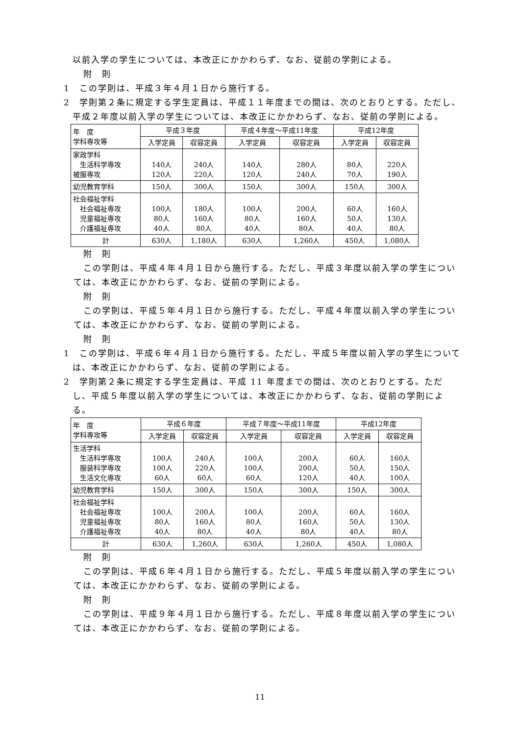以前入学の学生については、本改正にかかわらず、なお、従前の学則による。
附　則
1　この学則は、平成３年４月１日から施行する。
2　学則第２条に規定する学生定員は、平成１１年度までの間は、次のとおりとする。ただし、平成２年度以前入学の学生については、本改正にかかわらず、なお、従前の学則による。
| 年 度 学科専攻等 | 平成３年度 | | 平成４年度～平成11年度 | | 平成12年度 | |
| --- | --- | --- | --- | --- | --- | --- |
| | 入学定員 | 収容定員 | 入学定員 | 収容定員 | 入学定員 | 収容定員 |
| 家政学科 生活科学専攻 被服専攻 | 140人 120人 | 240人 220人 | 140人 120人 | 280人 240人 | 80人 70人 | 220人 190人 |
| 幼児教育学科 | 150人 | 300人 | 150人 | 300人 | 150人 | 300人 |
| 社会福祉学科 社会福祉専攻 児童福祉専攻 介護福祉専攻 | 100人 80人 40人 | 180人 160人 80人 | 100人 80人 40人 | 200人 160人 80人 | 60人 50人 40人 | 160人 130人 80人 |
| 計 | 630人 | 1,180人 | 630人 | 1,260人 | 450人 | 1,080人 |
附　則
この学則は、平成４年４月１日から施行する。ただし、平成３年度以前入学の学生については、本改正にかかわらず、なお、従前の学則による。
附　則
この学則は、平成５年４月１日から施行する。ただし、平成４年度以前入学の学生については、本改正にかかわらず、なお、従前の学則による。
附　則
1　この学則は、平成６年４月１日から施行する。ただし、平成５年度以前入学の学生については、本改正にかかわらず、なお、従前の学則による。
2　学則第２条に規定する学生定員は、平成 11 年度までの間は、次のとおりとする。ただし、平成５年度以前入学の学生については、本改正にかかわらず、なお、従前の学則による。
| 年 度 学科専攻等 | 平成６年度 | | 平成７年度～平成11年度 | | 平成12年度 | |
| --- | --- | --- | --- | --- | --- | --- |
| | 入学定員 | 収容定員 | 入学定員 | 収容定員 | 入学定員 | 収容定員 |
| 生活学科 生活科学専攻 服装科学専攻 生活文化専攻 | 100人 100人 60人 | 240人 220人 60人 | 100人 100人 60人 | 200人 200人 120人 | 60人 50人 40人 | 160人 150人 100人 |
| 幼児教育学科 | 150人 | 300人 | 150人 | 300人 | 150人 | 300人 |
| 社会福祉学科 社会福祉専攻 児童福祉専攻 介護福祉専攻 | 100人 80人 40人 | 200人 160人 80人 | 100人 80人 40人 | 200人 160人 80人 | 60人 50人 40人 | 160人 130人 80人 |
| 計 | 630人 | 1,260人 | 630人 | 1,260人 | 450人 | 1,080人 |
附　則
この学則は、平成６年４月１日から施行する。ただし、平成５年度以前入学の学生については、本改正にかかわらず、なお、従前の学則による。
附　則
この学則は、平成９年４月１日から施行する。ただし、平成８年度以前入学の学生については、本改正にかかわらず、なお、従前の学則による。
11